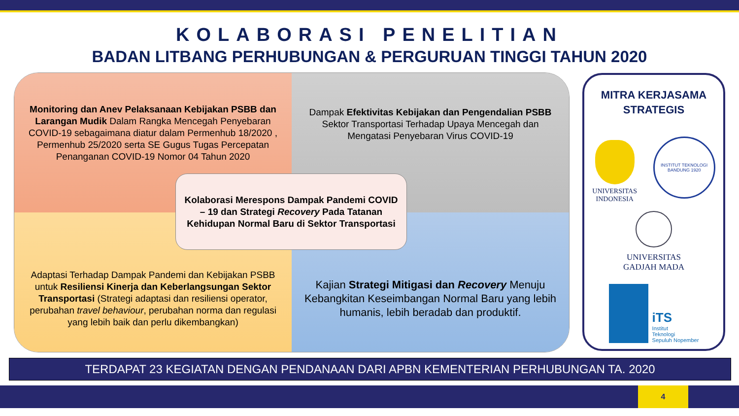KOLABORASI PENELITIAN
BADAN LITBANG PERHUBUNGAN & PERGURUAN TINGGI TAHUN 2020
Monitoring dan Anev Pelaksanaan Kebijakan PSBB dan Larangan Mudik Dalam Rangka Mencegah Penyebaran COVID-19 sebagaimana diatur dalam Permenhub 18/2020 , Permenhub 25/2020 serta SE Gugus Tugas Percepatan Penanganan COVID-19 Nomor 04 Tahun 2020
Dampak Efektivitas Kebijakan dan Pengendalian PSBB Sektor Transportasi Terhadap Upaya Mencegah dan Mengatasi Penyebaran Virus COVID-19
Adaptasi Terhadap Dampak Pandemi dan Kebijakan PSBB untuk Resiliensi Kinerja dan Keberlangsungan Sektor Transportasi (Strategi adaptasi dan resiliensi operator, perubahan travel behaviour, perubahan norma dan regulasi yang lebih baik dan perlu dikembangkan)
Kajian Strategi Mitigasi dan Recovery Menuju Kebangkitan Keseimbangan Normal Baru yang lebih humanis, lebih beradab dan produktif.
Kolaborasi Merespons Dampak Pandemi COVID – 19 dan Strategi Recovery Pada Tatanan Kehidupan Normal Baru di Sektor Transportasi
MITRA KERJASAMA
STRATEGIS
UNIVERSITAS
INDONESIA
INSTITUT TEKNOLOGI BANDUNG 1920
UNIVERSITAS
GADJAH MADA
iTS
Institut
Teknologi
Sepuluh Nopember
TERDAPAT 23 KEGIATAN DENGAN PENDANAAN DARI APBN KEMENTERIAN PERHUBUNGAN TA. 2020
4